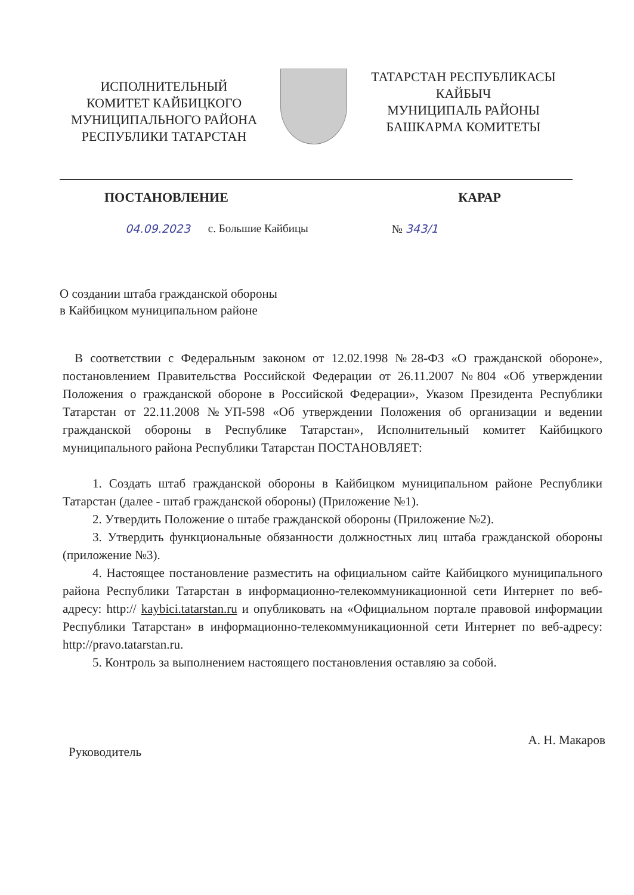ИСПОЛНИТЕЛЬНЫЙ
КОМИТЕТ КАЙБИЦКОГО
МУНИЦИПАЛЬНОГО РАЙОНА
РЕСПУБЛИКИ ТАТАРСТАН
ТАТАРСТАН РЕСПУБЛИКАСЫ
КАЙБЫЧ
МУНИЦИПАЛЬ РАЙОНЫ
БАШКАРМА КОМИТЕТЫ
ПОСТАНОВЛЕНИЕ КАРАР
04.09.2023 с. Большие Кайбицы № 343/1
О создании штаба гражданской обороны
в Кайбицком муниципальном районе
В соответствии с Федеральным законом от 12.02.1998 №28-ФЗ «О гражданской обороне», постановлением Правительства Российской Федерации от 26.11.2007 №804 «Об утверждении Положения о гражданской обороне в Российской Федерации», Указом Президента Республики Татарстан от 22.11.2008 №УП-598 «Об утверждении Положения об организации и ведении гражданской обороны в Республике Татарстан», Исполнительный комитет Кайбицкого муниципального района Республики Татарстан ПОСТАНОВЛЯЕТ:
1. Создать штаб гражданской обороны в Кайбицком муниципальном районе Республики Татарстан (далее - штаб гражданской обороны) (Приложение №1).
2. Утвердить Положение о штабе гражданской обороны (Приложение №2).
3. Утвердить функциональные обязанности должностных лиц штаба гражданской обороны (приложение №3).
4. Настоящее постановление разместить на официальном сайте Кайбицкого муниципального района Республики Татарстан в информационно-телекоммуникационной сети Интернет по веб-адресу: http:// kaybici.tatarstan.ru и опубликовать на «Официальном портале правовой информации Республики Татарстан» в информационно-телекоммуникационной сети Интернет по веб-адресу: http://pravo.tatarstan.ru.
5. Контроль за выполнением настоящего постановления оставляю за собой.
Руководитель А. Н. Макаров